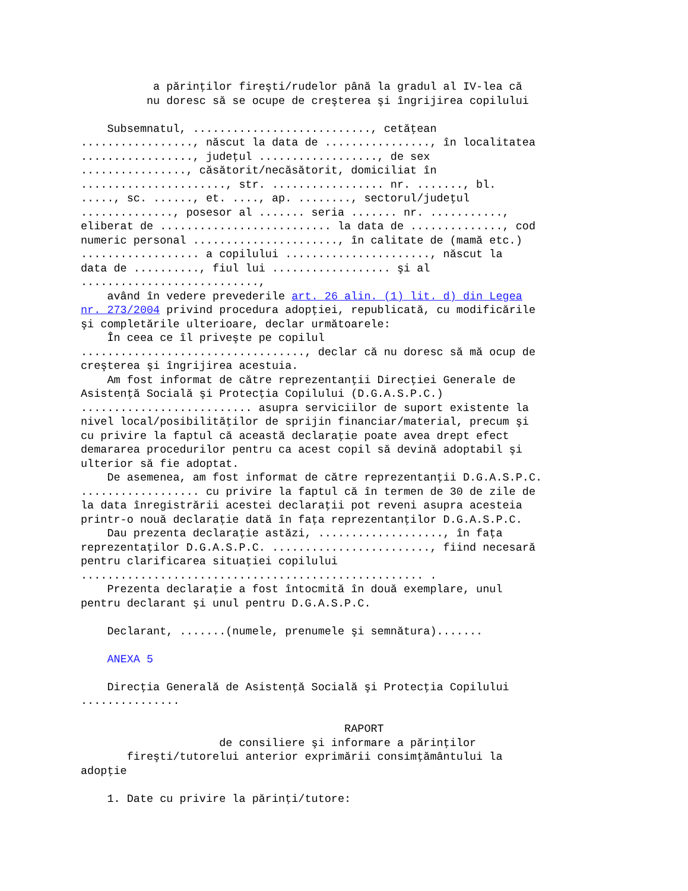a părinţilor fireşti/rudelor până la gradul al IV-lea că nu doresc să se ocupe de creşterea şi îngrijirea copilului Subsemnatul, ..........................., cetăţean ................., născut la data de ................, în localitatea ................., judeţul .................., de sex ................, căsătorit/necăsătorit, domiciliat în ......................, str. ................. nr. ......., bl. ....., sc. ......, et. ...., ap. ........, sectorul/judeţul .............., posesor al ....... seria ....... nr. ..........., eliberat de .......................... la data de .............., cod numeric personal ......................, în calitate de (mamă etc.) .................. a copilului ......................, născut la data de .........., fiul lui .................. şi al ..........................., având în vedere prevederile art. 26 alin. (1) lit. d) din Legea nr. 273/2004 privind procedura adopţiei, republicată, cu modificările şi completările ulterioare, declar următoarele: În ceea ce îl priveşte pe copilul .................................., declar că nu doresc să mă ocup de creşterea şi îngrijirea acestuia. Am fost informat de către reprezentanţii Direcţiei Generale de Asistenţă Socială şi Protecţia Copilului (D.G.A.S.P.C.) .......................... asupra serviciilor de suport existente la nivel local/posibilităţilor de sprijin financiar/material, precum şi cu privire la faptul că această declaraţie poate avea drept efect demararea procedurilor pentru ca acest copil să devină adoptabil şi ulterior să fie adoptat. De asemenea, am fost informat de către reprezentanţii D.G.A.S.P.C. .................. cu privire la faptul că în termen de 30 de zile de la data înregistrării acestei declaraţii pot reveni asupra acesteia printr-o nouă declaraţie dată în faţa reprezentanţilor D.G.A.S.P.C. Dau prezenta declaraţie astăzi, ..................., în faţa reprezentaţilor D.G.A.S.P.C. ........................, fiind necesară pentru clarificarea situaţiei copilului .................................................... . Prezenta declaraţie a fost întocmită în două exemplare, unul pentru declarant şi unul pentru D.G.A.S.P.C. Declarant, .......(numele, prenumele şi semnătura)....... ANEXA 5 Direcţia Generală de Asistenţă Socială şi Protecţia Copilului ............... RAPORT de consiliere şi informare a părinţilor fireşti/tutorelui anterior exprimării consimţământului la adopţie 1. Date cu privire la părinţi/tutore: